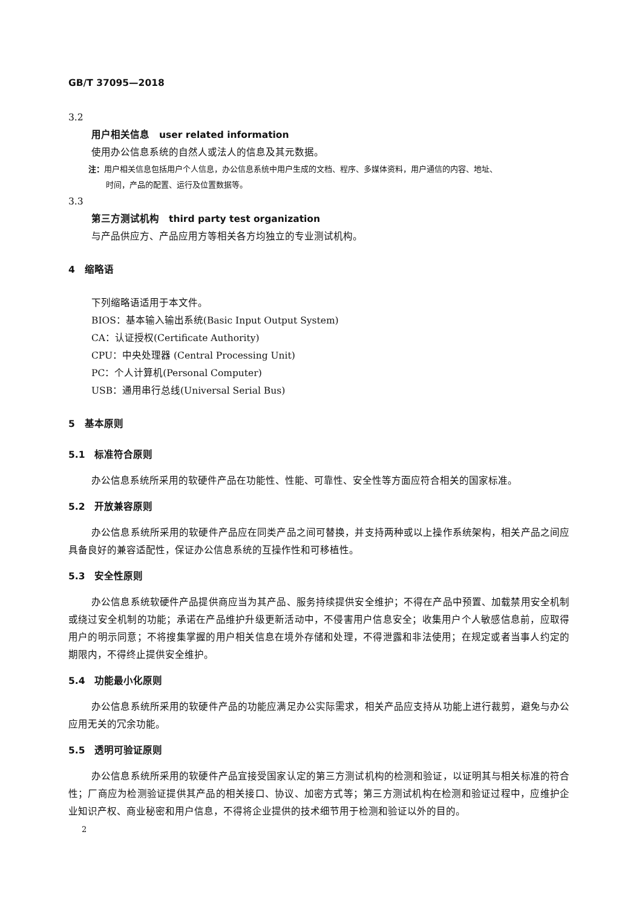GB/T 37095—2018
3.2
用户相关信息　user related information
使用办公信息系统的自然人或法人的信息及其元数据。
注：用户相关信息包括用户个人信息，办公信息系统中用户生成的文档、程序、多媒体资料，用户通信的内容、地址、
时间，产品的配置、运行及位置数据等。
3.3
第三方测试机构　third party test organization
与产品供应方、产品应用方等相关各方均独立的专业测试机构。
4　缩略语
下列缩略语适用于本文件。
BIOS：基本输入输出系统(Basic Input Output System)
CA：认证授权(Certificate Authority)
CPU：中央处理器 (Central Processing Unit)
PC：个人计算机(Personal Computer)
USB：通用串行总线(Universal Serial Bus)
5　基本原则
5.1　标准符合原则
办公信息系统所采用的软硬件产品在功能性、性能、可靠性、安全性等方面应符合相关的国家标准。
5.2　开放兼容原则
办公信息系统所采用的软硬件产品应在同类产品之间可替换，并支持两种或以上操作系统架构，相关产品之间应具备良好的兼容适配性，保证办公信息系统的互操作性和可移植性。
5.3　安全性原则
办公信息系统软硬件产品提供商应当为其产品、服务持续提供安全维护；不得在产品中预置、加载禁用安全机制或绕过安全机制的功能；承诺在产品维护升级更新活动中，不侵害用户信息安全；收集用户个人敏感信息前，应取得用户的明示同意；不将搜集掌握的用户相关信息在境外存储和处理，不得泄露和非法使用；在规定或者当事人约定的期限内，不得终止提供安全维护。
5.4　功能最小化原则
办公信息系统所采用的软硬件产品的功能应满足办公实际需求，相关产品应支持从功能上进行裁剪，避免与办公应用无关的冗余功能。
5.5　透明可验证原则
办公信息系统所采用的软硬件产品宜接受国家认定的第三方测试机构的检测和验证，以证明其与相关标准的符合性；厂商应为检测验证提供其产品的相关接口、协议、加密方式等；第三方测试机构在检测和验证过程中，应维护企业知识产权、商业秘密和用户信息，不得将企业提供的技术细节用于检测和验证以外的目的。
2